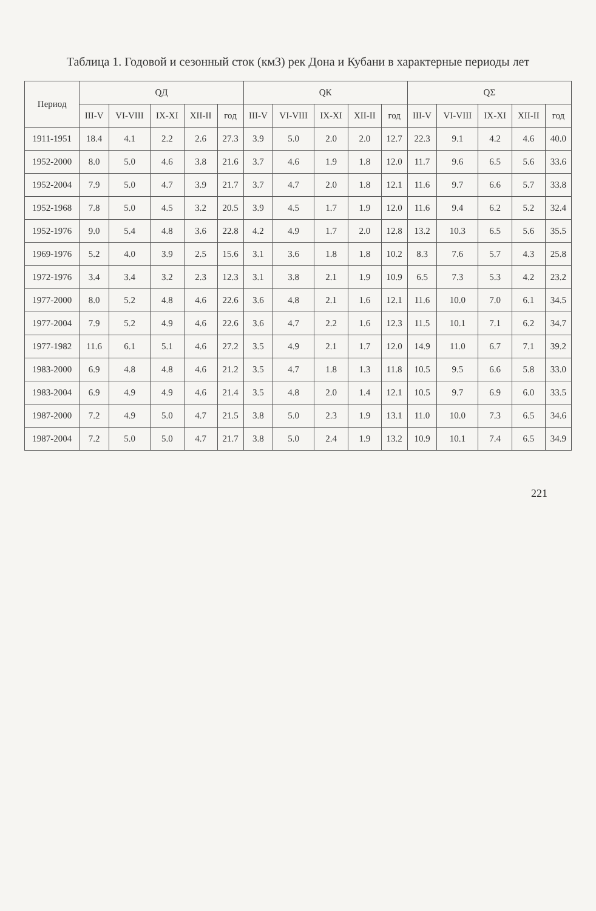Таблица 1. Годовой и сезонный сток (км3) рек Дона и Кубани в характерные периоды лет
| Период | QД | | | | | QК | | | | | QΣ | | | | |
| --- | --- | --- | --- | --- | --- | --- | --- | --- | --- | --- | --- | --- | --- | --- | --- |
| | III-V | VI-VIII | IX-XI | XII-II | год | III-V | VI-VIII | IX-XI | XII-II | год | III-V | VI-VIII | IX-XI | XII-II | год |
| 1911-1951 | 18.4 | 4.1 | 2.2 | 2.6 | 27.3 | 3.9 | 5.0 | 2.0 | 2.0 | 12.7 | 22.3 | 9.1 | 4.2 | 4.6 | 40.0 |
| 1952-2000 | 8.0 | 5.0 | 4.6 | 3.8 | 21.6 | 3.7 | 4.6 | 1.9 | 1.8 | 12.0 | 11.7 | 9.6 | 6.5 | 5.6 | 33.6 |
| 1952-2004 | 7.9 | 5.0 | 4.7 | 3.9 | 21.7 | 3.7 | 4.7 | 2.0 | 1.8 | 12.1 | 11.6 | 9.7 | 6.6 | 5.7 | 33.8 |
| 1952-1968 | 7.8 | 5.0 | 4.5 | 3.2 | 20.5 | 3.9 | 4.5 | 1.7 | 1.9 | 12.0 | 11.6 | 9.4 | 6.2 | 5.2 | 32.4 |
| 1952-1976 | 9.0 | 5.4 | 4.8 | 3.6 | 22.8 | 4.2 | 4.9 | 1.7 | 2.0 | 12.8 | 13.2 | 10.3 | 6.5 | 5.6 | 35.5 |
| 1969-1976 | 5.2 | 4.0 | 3.9 | 2.5 | 15.6 | 3.1 | 3.6 | 1.8 | 1.8 | 10.2 | 8.3 | 7.6 | 5.7 | 4.3 | 25.8 |
| 1972-1976 | 3.4 | 3.4 | 3.2 | 2.3 | 12.3 | 3.1 | 3.8 | 2.1 | 1.9 | 10.9 | 6.5 | 7.3 | 5.3 | 4.2 | 23.2 |
| 1977-2000 | 8.0 | 5.2 | 4.8 | 4.6 | 22.6 | 3.6 | 4.8 | 2.1 | 1.6 | 12.1 | 11.6 | 10.0 | 7.0 | 6.1 | 34.5 |
| 1977-2004 | 7.9 | 5.2 | 4.9 | 4.6 | 22.6 | 3.6 | 4.7 | 2.2 | 1.6 | 12.3 | 11.5 | 10.1 | 7.1 | 6.2 | 34.7 |
| 1977-1982 | 11.6 | 6.1 | 5.1 | 4.6 | 27.2 | 3.5 | 4.9 | 2.1 | 1.7 | 12.0 | 14.9 | 11.0 | 6.7 | 7.1 | 39.2 |
| 1983-2000 | 6.9 | 4.8 | 4.8 | 4.6 | 21.2 | 3.5 | 4.7 | 1.8 | 1.3 | 11.8 | 10.5 | 9.5 | 6.6 | 5.8 | 33.0 |
| 1983-2004 | 6.9 | 4.9 | 4.9 | 4.6 | 21.4 | 3.5 | 4.8 | 2.0 | 1.4 | 12.1 | 10.5 | 9.7 | 6.9 | 6.0 | 33.5 |
| 1987-2000 | 7.2 | 4.9 | 5.0 | 4.7 | 21.5 | 3.8 | 5.0 | 2.3 | 1.9 | 13.1 | 11.0 | 10.0 | 7.3 | 6.5 | 34.6 |
| 1987-2004 | 7.2 | 5.0 | 5.0 | 4.7 | 21.7 | 3.8 | 5.0 | 2.4 | 1.9 | 13.2 | 10.9 | 10.1 | 7.4 | 6.5 | 34.9 |
221